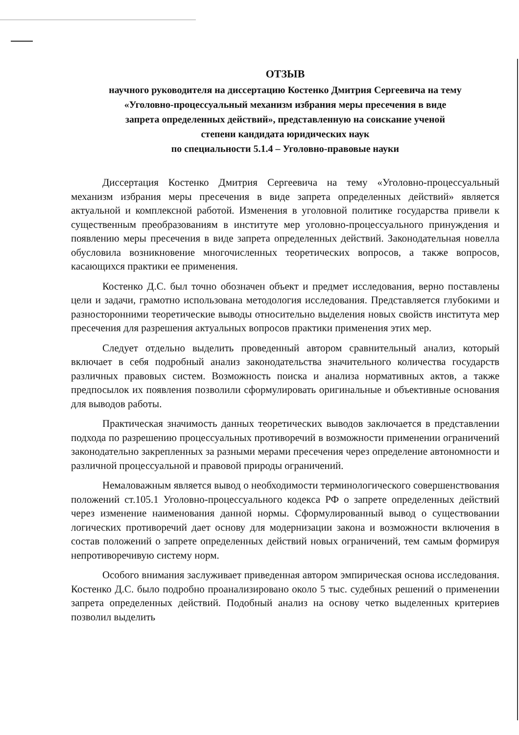ОТЗЫВ
научного руководителя на диссертацию Костенко Дмитрия Сергеевича на тему
«Уголовно-процессуальный механизм избрания меры пресечения в виде
запрета определенных действий», представленную на соискание ученой
степени кандидата юридических наук
по специальности 5.1.4 – Уголовно-правовые науки
Диссертация Костенко Дмитрия Сергеевича на тему «Уголовно-процессуальный механизм избрания меры пресечения в виде запрета определенных действий» является актуальной и комплексной работой. Изменения в уголовной политике государства привели к существенным преобразованиям в институте мер уголовно-процессуального принуждения и появлению меры пресечения в виде запрета определенных действий. Законодательная новелла обусловила возникновение многочисленных теоретических вопросов, а также вопросов, касающихся практики ее применения.
Костенко Д.С. был точно обозначен объект и предмет исследования, верно поставлены цели и задачи, грамотно использована методология исследования. Представляется глубокими и разносторонними теоретические выводы относительно выделения новых свойств института мер пресечения для разрешения актуальных вопросов практики применения этих мер.
Следует отдельно выделить проведенный автором сравнительный анализ, который включает в себя подробный анализ законодательства значительного количества государств различных правовых систем. Возможность поиска и анализа нормативных актов, а также предпосылок их появления позволили сформулировать оригинальные и объективные основания для выводов работы.
Практическая значимость данных теоретических выводов заключается в представлении подхода по разрешению процессуальных противоречий в возможности применении ограничений законодательно закрепленных за разными мерами пресечения через определение автономности и различной процессуальной и правовой природы ограничений.
Немаловажным является вывод о необходимости терминологического совершенствования положений ст.105.1 Уголовно-процессуального кодекса РФ о запрете определенных действий через изменение наименования данной нормы. Сформулированный вывод о существовании логических противоречий дает основу для модернизации закона и возможности включения в состав положений о запрете определенных действий новых ограничений, тем самым формируя непротиворечивую систему норм.
Особого внимания заслуживает приведенная автором эмпирическая основа исследования. Костенко Д.С. было подробно проанализировано около 5 тыс. судебных решений о применении запрета определенных действий. Подобный анализ на основу четко выделенных критериев позволил выделить